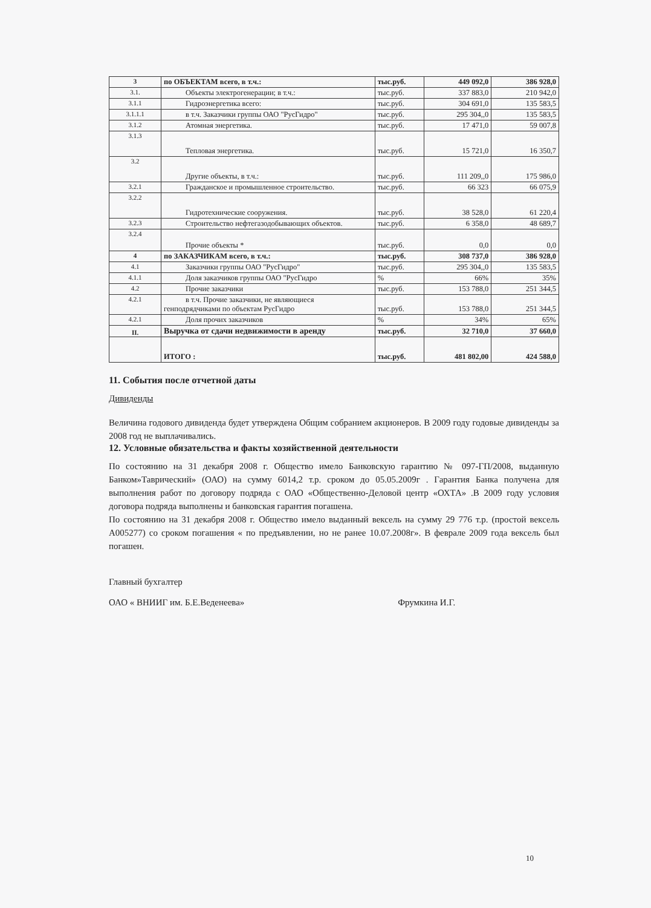| 3 | по ОБЪЕКТАМ всего, в т.ч.: | тыс.руб. | 449 092,0 | 386 928,0 |
| 3.1. | Объекты электрогенерации; в т.ч.: | тыс.руб. | 337 883,0 | 210 942,0 |
| 3.1.1 | Гидроэнергетика всего: | тыс.руб. | 304 691,0 | 135 583,5 |
| 3.1.1.1 | в т.ч. Заказчики группы ОАО "РусГидро" | тыс.руб. | 295 304,,0 | 135 583,5 |
| 3.1.2 | Атомная энергетика. | тыс.руб. | 17 471,0 | 59 007,8 |
| 3.1.3 | Тепловая энергетика. | тыс.руб. | 15 721,0 | 16 350,7 |
| 3.2 | Другие объекты, в т.ч.: | тыс.руб. | 111 209,,0 | 175 986,0 |
| 3.2.1 | Гражданское и промышленное строительство. | тыс.руб. | 66 323 | 66 075,9 |
| 3.2.2 | Гидротехнические сооружения. | тыс.руб. | 38 528,0 | 61 220,4 |
| 3.2.3 | Строительство нефтегазодобывающих объектов. | тыс.руб. | 6 358,0 | 48 689,7 |
| 3.2.4 | Прочие объекты * | тыс.руб. | 0,0 | 0,0 |
| 4 | по ЗАКАЗЧИКАМ всего, в т.ч.: | тыс.руб. | 308 737,0 | 386 928,0 |
| 4.1 | Заказчики группы ОАО "РусГидро" | тыс.руб. | 295 304,,0 | 135 583,5 |
| 4.1.1 | Доля заказчиков группы ОАО "РусГидро | % | 66% | 35% |
| 4.2 | Прочие заказчики | тыс.руб. | 153 788,0 | 251 344,5 |
| 4.2.1 | в т.ч. Прочие заказчики, не являющиеся генподрядчиками по объектам РусГидро | тыс.руб. | 153 788,0 | 251 344,5 |
| 4.2.1 | Доля прочих заказчиков | % | 34% | 65% |
| II. | Выручка от сдачи недвижимости в аренду | тыс.руб. | 32 710,0 | 37 660,0 |
| | ИТОГО : | тыс.руб. | 481 802,00 | 424 588,0 |
11. События после отчетной даты
Дивиденды
Величина годового дивиденда будет утверждена Общим собранием акционеров. В 2009 году годовые дивиденды за 2008 год не выплачивались.
12. Условные обязательства и факты хозяйственной деятельности
По состоянию на 31 декабря 2008 г. Общество имело Банковскую гарантию № 097-ГП/2008, выданную Банком»Таврический» (ОАО) на сумму 6014,2 т.р. сроком до 05.05.2009г . Гарантия Банка получена для выполнения работ по договору подряда с ОАО «Общественно-Деловой центр «ОХТА» .В 2009 году условия договора подряда выполнены и банковская гарантия погашена.
По состоянию на 31 декабря 2008 г. Общество имело выданный вексель на сумму 29 776 т.р. (простой вексель А005277) со сроком погашения « по предъявлении, но не ранее 10.07.2008г». В феврале 2009 года вексель был погашен.
Главный бухгалтер
ОАО « ВНИИГ им. Б.Е.Веденеева» Фрумкина И.Г.
10